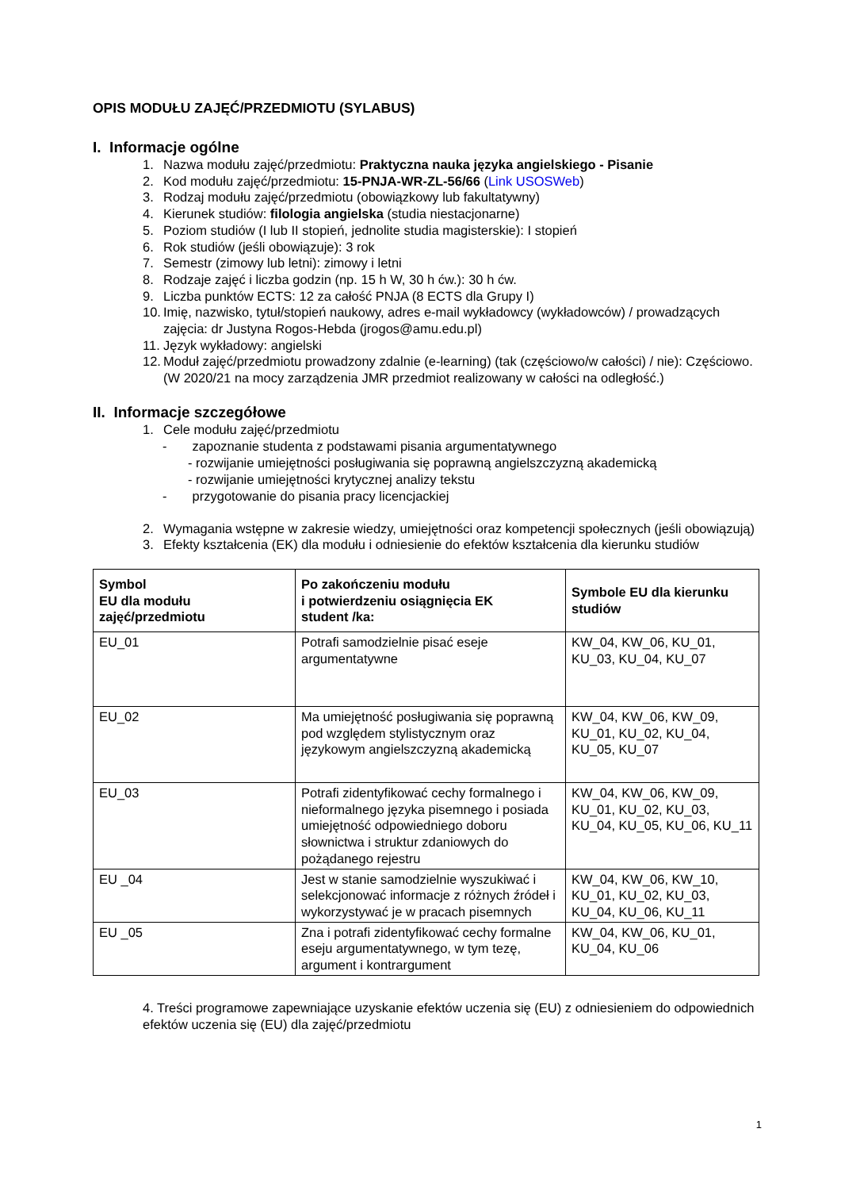OPIS MODUŁU ZAJĘĆ/PRZEDMIOTU (SYLABUS)
I. Informacje ogólne
1. Nazwa modułu zajęć/przedmiotu: Praktyczna nauka języka angielskiego - Pisanie
2. Kod modułu zajęć/przedmiotu: 15-PNJA-WR-ZL-56/66 (Link USOSWeb)
3. Rodzaj modułu zajęć/przedmiotu (obowiązkowy lub fakultatywny)
4. Kierunek studiów: filologia angielska (studia niestacjonarne)
5. Poziom studiów (I lub II stopień, jednolite studia magisterskie): I stopień
6. Rok studiów (jeśli obowiązuje): 3 rok
7. Semestr (zimowy lub letni): zimowy i letni
8. Rodzaje zajęć i liczba godzin (np. 15 h W, 30 h ćw.): 30 h ćw.
9. Liczba punktów ECTS: 12 za całość PNJA (8 ECTS dla Grupy I)
10. Imię, nazwisko, tytuł/stopień naukowy, adres e-mail wykładowcy (wykładowców) / prowadzących zajęcia: dr Justyna Rogos-Hebda (jrogos@amu.edu.pl)
11. Język wykładowy: angielski
12. Moduł zajęć/przedmiotu prowadzony zdalnie (e-learning) (tak (częściowo/w całości) / nie): Częściowo.
(W 2020/21 na mocy zarządzenia JMR przedmiot realizowany w całości na odległość.)
II. Informacje szczegółowe
1. Cele modułu zajęć/przedmiotu
- zapoznanie studenta z podstawami pisania argumentatywnego
- rozwijanie umiejętności posługiwania się poprawną angielszczyzną akademicką
- rozwijanie umiejętności krytycznej analizy tekstu
- przygotowanie do pisania pracy licencjackiej
2. Wymagania wstępne w zakresie wiedzy, umiejętności oraz kompetencji społecznych (jeśli obowiązują)
3. Efekty kształcenia (EK) dla modułu i odniesienie do efektów kształcenia dla kierunku studiów
| Symbol EU dla modułu zajęć/przedmiotu | Po zakończeniu modułu i potwierdzeniu osiągnięcia EK student /ka: | Symbole EU dla kierunku studiów |
| --- | --- | --- |
| EU_01 | Potrafi samodzielnie pisać eseje argumentatywne | KW_04, KW_06, KU_01, KU_03, KU_04, KU_07 |
| EU_02 | Ma umiejętność posługiwania się poprawną pod względem stylistycznym oraz językowym angielszczyzną akademicką | KW_04, KW_06, KW_09, KU_01, KU_02, KU_04, KU_05, KU_07 |
| EU_03 | Potrafi zidentyfikować cechy formalnego i nieformalnego języka pisemnego i posiada umiejętność odpowiedniego doboru słownictwa i struktur zdaniowych do pożądanego rejestru | KW_04, KW_06, KW_09, KU_01, KU_02, KU_03, KU_04, KU_05, KU_06, KU_11 |
| EU _04 | Jest w stanie samodzielnie wyszukiwać i selekcjonować informacje z różnych źródeł i wykorzystywać je w pracach pisemnych | KW_04, KW_06, KW_10, KU_01, KU_02, KU_03, KU_04, KU_06, KU_11 |
| EU _05 | Zna i potrafi zidentyfikować cechy formalne eseju argumentatywnego, w tym tezę, argument i kontrargument | KW_04, KW_06, KU_01, KU_04, KU_06 |
4. Treści programowe zapewniające uzyskanie efektów uczenia się (EU) z odniesieniem do odpowiednich efektów uczenia się (EU) dla zajęć/przedmiotu
1